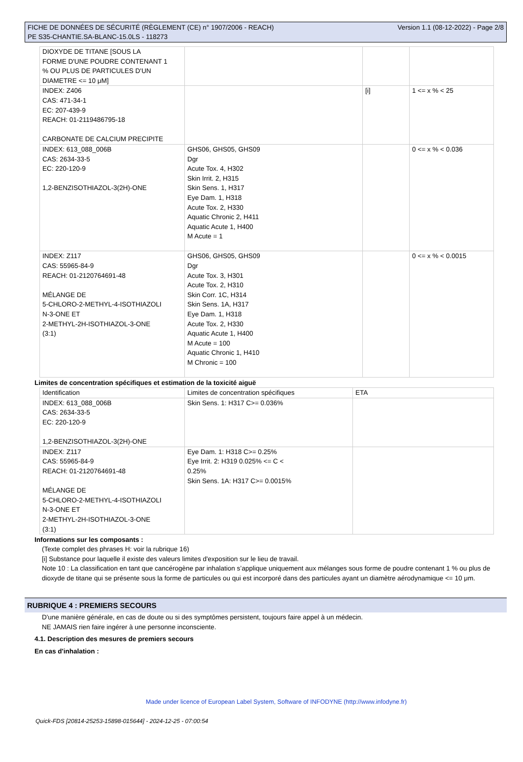FICHE DE DONNÉES DE SÉCURITÉ (RÈGLEMENT (CE) n° 1907/2006 - REACH)
PE S35-CHANTIE.SA-BLANC-15.0LS - 118273
Version 1.1 (08-12-2022) - Page 2/8
| DIOXYDE DE TITANE [SOUS LA FORME D'UNE POUDRE CONTENANT 1 % OU PLUS DE PARTICULES D'UN DIAMETRE <= 10 μM] | | | |
| INDEX: Z406 CAS: 471-34-1 EC: 207-439-9 REACH: 01-2119486795-18 CARBONATE DE CALCIUM PRECIPITE | | [i] | 1 <= x % < 25 |
| INDEX: 613_088_006B CAS: 2634-33-5 EC: 220-120-9 1,2-BENZISOTHIAZOL-3(2H)-ONE | GHS06, GHS05, GHS09 Dgr Acute Tox. 4, H302 Skin Irrit. 2, H315 Skin Sens. 1, H317 Eye Dam. 1, H318 Acute Tox. 2, H330 Aquatic Chronic 2, H411 Aquatic Acute 1, H400 M Acute = 1 | | 0 <= x % < 0.036 |
| INDEX: Z117 CAS: 55965-84-9 REACH: 01-2120764691-48 MÉLANGE DE 5-CHLORO-2-METHYL-4-ISOTHIAZOLI N-3-ONE ET 2-METHYL-2H-ISOTHIAZOL-3-ONE (3:1) | GHS06, GHS05, GHS09 Dgr Acute Tox. 3, H301 Acute Tox. 2, H310 Skin Corr. 1C, H314 Skin Sens. 1A, H317 Eye Dam. 1, H318 Acute Tox. 2, H330 Aquatic Acute 1, H400 M Acute = 100 Aquatic Chronic 1, H410 M Chronic = 100 | | 0 <= x % < 0.0015 |
Limites de concentration spécifiques et estimation de la toxicité aiguë
| Identification | Limites de concentration spécifiques | ETA |
| --- | --- | --- |
| INDEX: 613_088_006B CAS: 2634-33-5 EC: 220-120-9 1,2-BENZISOTHIAZOL-3(2H)-ONE | Skin Sens. 1: H317 C>= 0.036% | |
| INDEX: Z117 CAS: 55965-84-9 REACH: 01-2120764691-48 MÉLANGE DE 5-CHLORO-2-METHYL-4-ISOTHIAZOLI N-3-ONE ET 2-METHYL-2H-ISOTHIAZOL-3-ONE (3:1) | Eye Dam. 1: H318 C>= 0.25% Eye Irrit. 2: H319 0.025% <= C < 0.25% Skin Sens. 1A: H317 C>= 0.0015% | |
Informations sur les composants :
(Texte complet des phrases H: voir la rubrique 16)
[i] Substance pour laquelle il existe des valeurs limites d'exposition sur le lieu de travail.
Note 10 : La classification en tant que cancérogène par inhalation s’applique uniquement aux mélanges sous forme de poudre contenant 1 % ou plus de dioxyde de titane qui se présente sous la forme de particules ou qui est incorporé dans des particules ayant un diamètre aérodynamique <= 10 μm.
RUBRIQUE 4 : PREMIERS SECOURS
D'une manière générale, en cas de doute ou si des symptômes persistent, toujours faire appel à un médecin.
NE JAMAIS rien faire ingérer à une personne inconsciente.
4.1. Description des mesures de premiers secours
En cas d'inhalation :
Made under licence of European Label System, Software of INFODYNE (http://www.infodyne.fr)
Quick-FDS [20814-25253-15898-015644] - 2024-12-25 - 07:00:54